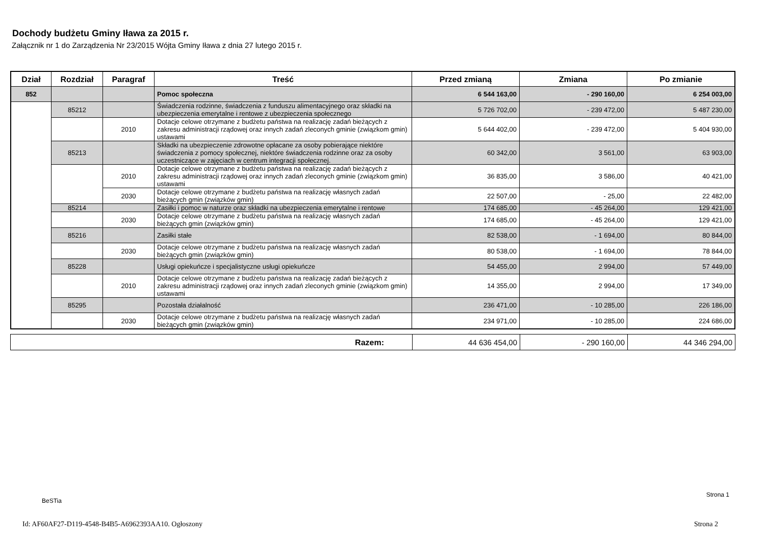Dochody budżetu Gminy Iława za 2015 r.
Załącznik nr 1 do Zarządzenia Nr 23/2015 Wójta Gminy Iława z dnia 27 lutego 2015 r.
| Dział | Rozdział | Paragraf | Treść | Przed zmianą | Zmiana | Po zmianie |
| --- | --- | --- | --- | --- | --- | --- |
| 852 | | | Pomoc społeczna | 6 544 163,00 | - 290 160,00 | 6 254 003,00 |
| | 85212 | | Świadczenia rodzinne, świadczenia z funduszu alimentacyjnego oraz składki na ubezpieczenia emerytalne i rentowe z ubezpieczenia społecznego | 5 726 702,00 | - 239 472,00 | 5 487 230,00 |
| | | 2010 | Dotacje celowe otrzymane z budżetu państwa na realizację zadań bieżących z zakresu administracji rządowej oraz innych zadań zleconych gminie (związkom gmin) ustawami | 5 644 402,00 | - 239 472,00 | 5 404 930,00 |
| | 85213 | | Składki na ubezpieczenie zdrowotne opłacane za osoby pobierające niektóre świadczenia z pomocy społecznej, niektóre świadczenia rodzinne oraz za osoby uczestniczące w zajęciach w centrum integracji społecznej. | 60 342,00 | 3 561,00 | 63 903,00 |
| | | 2010 | Dotacje celowe otrzymane z budżetu państwa na realizację zadań bieżących z zakresu administracji rządowej oraz innych zadań zleconych gminie (związkom gmin) ustawami | 36 835,00 | 3 586,00 | 40 421,00 |
| | | 2030 | Dotacje celowe otrzymane z budżetu państwa na realizację własnych zadań bieżących gmin (związków gmin) | 22 507,00 | - 25,00 | 22 482,00 |
| | 85214 | | Zasiłki i pomoc w naturze oraz składki na ubezpieczenia emerytalne i rentowe | 174 685,00 | - 45 264,00 | 129 421,00 |
| | | 2030 | Dotacje celowe otrzymane z budżetu państwa na realizację własnych zadań bieżących gmin (związków gmin) | 174 685,00 | - 45 264,00 | 129 421,00 |
| | 85216 | | Zasiłki stałe | 82 538,00 | - 1 694,00 | 80 844,00 |
| | | 2030 | Dotacje celowe otrzymane z budżetu państwa na realizację własnych zadań bieżących gmin (związków gmin) | 80 538,00 | - 1 694,00 | 78 844,00 |
| | 85228 | | Usługi opiekuńcze i specjalistyczne usługi opiekuńcze | 54 455,00 | 2 994,00 | 57 449,00 |
| | | 2010 | Dotacje celowe otrzymane z budżetu państwa na realizację zadań bieżących z zakresu administracji rządowej oraz innych zadań zleconych gminie (związkom gmin) ustawami | 14 355,00 | 2 994,00 | 17 349,00 |
| | 85295 | | Pozostała działalność | 236 471,00 | - 10 285,00 | 226 186,00 |
| | | 2030 | Dotacje celowe otrzymane z budżetu państwa na realizację własnych zadań bieżących gmin (związków gmin) | 234 971,00 | - 10 285,00 | 224 686,00 |
| Razem: | 44 636 454,00 | - 290 160,00 | 44 346 294,00 |
BeSTia
Strona 1
Id: AF60AF27-D119-4548-B4B5-A6962393AA10. Ogłoszony
Strona 2